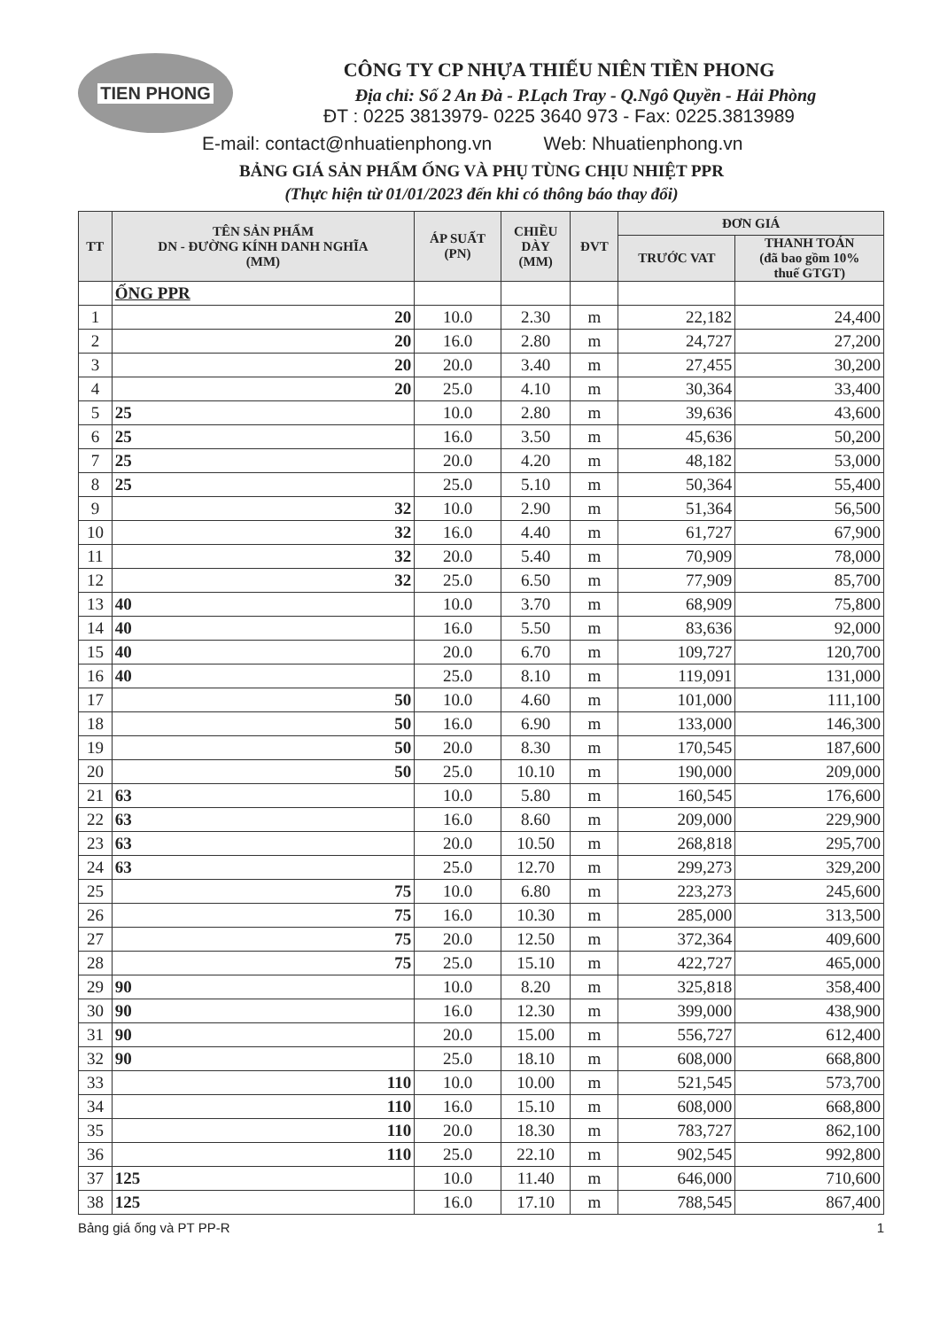TIEN PHONG
CÔNG TY CP NHỰA THIẾU NIÊN TIỀN PHONG
Địa chỉ: Số 2 An Đà - P.Lạch Tray - Q.Ngô Quyền - Hải Phòng
ĐT : 0225 3813979- 0225 3640 973 - Fax: 0225.3813989
E-mail: contact@nhuatienphong.vn Web: Nhuatienphong.vn
BẢNG GIÁ SẢN PHẨM ỐNG VÀ PHỤ TÙNG CHỊU NHIỆT PPR
(Thực hiện từ 01/01/2023 đến khi có thông báo thay đổi)
| TT | TÊN SẢN PHẨM DN - ĐƯỜNG KÍNH DANH NGHĨA (MM) | ÁP SUẤT (PN) | CHIỀU DÀY (MM) | ĐVT | ĐƠN GIÁ | |
| --- | --- | --- | --- | --- | --- | --- |
| | | | | | TRƯỚC VAT | THANH TOÁN (đã bao gồm 10% thuế GTGT) |
| | ỐNG PPR | | | | | |
| 1 | 20 | 10.0 | 2.30 | m | 22,182 | 24,400 |
| 2 | 20 | 16.0 | 2.80 | m | 24,727 | 27,200 |
| 3 | 20 | 20.0 | 3.40 | m | 27,455 | 30,200 |
| 4 | 20 | 25.0 | 4.10 | m | 30,364 | 33,400 |
| 5 | 25 | 10.0 | 2.80 | m | 39,636 | 43,600 |
| 6 | 25 | 16.0 | 3.50 | m | 45,636 | 50,200 |
| 7 | 25 | 20.0 | 4.20 | m | 48,182 | 53,000 |
| 8 | 25 | 25.0 | 5.10 | m | 50,364 | 55,400 |
| 9 | 32 | 10.0 | 2.90 | m | 51,364 | 56,500 |
| 10 | 32 | 16.0 | 4.40 | m | 61,727 | 67,900 |
| 11 | 32 | 20.0 | 5.40 | m | 70,909 | 78,000 |
| 12 | 32 | 25.0 | 6.50 | m | 77,909 | 85,700 |
| 13 | 40 | 10.0 | 3.70 | m | 68,909 | 75,800 |
| 14 | 40 | 16.0 | 5.50 | m | 83,636 | 92,000 |
| 15 | 40 | 20.0 | 6.70 | m | 109,727 | 120,700 |
| 16 | 40 | 25.0 | 8.10 | m | 119,091 | 131,000 |
| 17 | 50 | 10.0 | 4.60 | m | 101,000 | 111,100 |
| 18 | 50 | 16.0 | 6.90 | m | 133,000 | 146,300 |
| 19 | 50 | 20.0 | 8.30 | m | 170,545 | 187,600 |
| 20 | 50 | 25.0 | 10.10 | m | 190,000 | 209,000 |
| 21 | 63 | 10.0 | 5.80 | m | 160,545 | 176,600 |
| 22 | 63 | 16.0 | 8.60 | m | 209,000 | 229,900 |
| 23 | 63 | 20.0 | 10.50 | m | 268,818 | 295,700 |
| 24 | 63 | 25.0 | 12.70 | m | 299,273 | 329,200 |
| 25 | 75 | 10.0 | 6.80 | m | 223,273 | 245,600 |
| 26 | 75 | 16.0 | 10.30 | m | 285,000 | 313,500 |
| 27 | 75 | 20.0 | 12.50 | m | 372,364 | 409,600 |
| 28 | 75 | 25.0 | 15.10 | m | 422,727 | 465,000 |
| 29 | 90 | 10.0 | 8.20 | m | 325,818 | 358,400 |
| 30 | 90 | 16.0 | 12.30 | m | 399,000 | 438,900 |
| 31 | 90 | 20.0 | 15.00 | m | 556,727 | 612,400 |
| 32 | 90 | 25.0 | 18.10 | m | 608,000 | 668,800 |
| 33 | 110 | 10.0 | 10.00 | m | 521,545 | 573,700 |
| 34 | 110 | 16.0 | 15.10 | m | 608,000 | 668,800 |
| 35 | 110 | 20.0 | 18.30 | m | 783,727 | 862,100 |
| 36 | 110 | 25.0 | 22.10 | m | 902,545 | 992,800 |
| 37 | 125 | 10.0 | 11.40 | m | 646,000 | 710,600 |
| 38 | 125 | 16.0 | 17.10 | m | 788,545 | 867,400 |
Bảng giá ống và PT PP-R 1